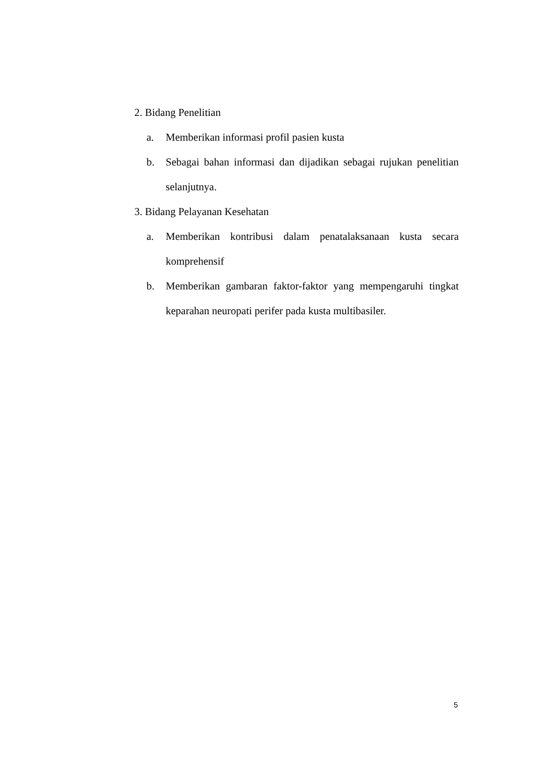2. Bidang Penelitian
a. Memberikan informasi profil pasien kusta
b. Sebagai bahan informasi dan dijadikan sebagai rujukan penelitian selanjutnya.
3. Bidang Pelayanan Kesehatan
a. Memberikan kontribusi dalam penatalaksanaan kusta secara komprehensif
b. Memberikan gambaran faktor-faktor yang mempengaruhi tingkat keparahan neuropati perifer pada kusta multibasiler.
5